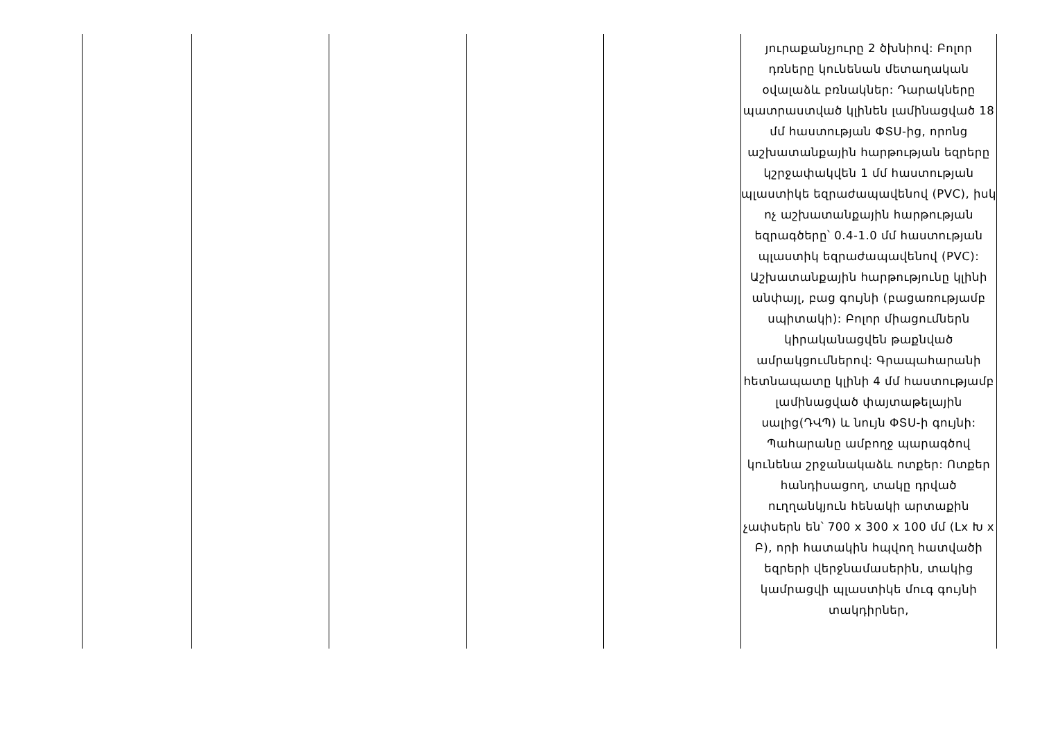| | | | | | յուրաքանչյուրը 2 ծխնիով: Բոլոր դռները կունենան մետաղական օվալաձև բռնակներ: Դարակները պատրաստված կլինեն լամինացված 18 մմ հաստության ՓՏՍ-ից, որոնց աշխատանքային հարթության եզրերը կշրջափակվեն 1 մմ հաստության պլաստիկե եզրաժապավենով (PVC), իսկ ոչ աշխատանքային հարթության եզրագծերը՝ 0.4-1.0 մմ հաստության պլաստիկ եզրաժապավենով (PVC): Աշխատանքային հարթությունը կլինի անփայլ, բաց գույնի (բացառությամբ սպիտակի): Բոլոր միացումներն կիրականացվեն թաքնված ամրակցումներով: Գրապահարանի հետնապատը կլինի 4 մմ հաստությամբ լամինացված փայտաթելային սալից(ԴՎՊ) և նույն ՓՏՍ-ի գույնի: Պահարանը ամբողջ պարագծով կունենա շրջանակաձև ոտքեր: Ոտքեր հանդիսացող, տակը դրված ուղղանկյուն հենակի արտաքին չափսերն են՝ 700 x 300 x 100 մմ (Lx Խ x Բ), որի հատակին հպվող հատվածի եզրերի վերջնամասերին, տակից կամրացվի պլաստիկե մուգ գույնի տակդիրներ, |